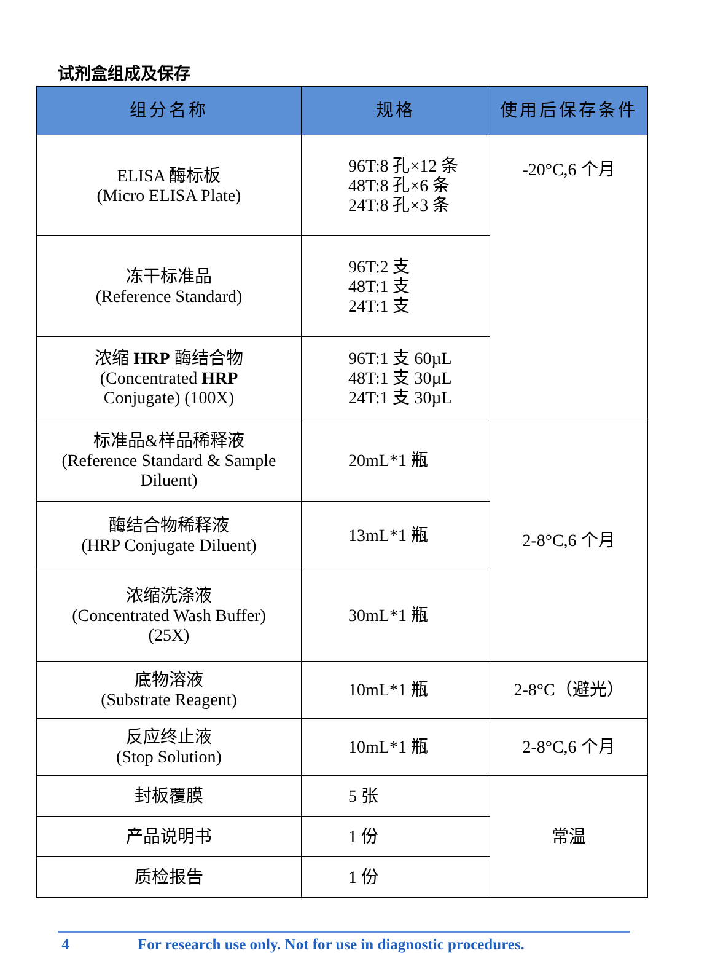试剂盒组成及保存
| 组分名称 | 规格 | 使用后保存条件 |
| --- | --- | --- |
| ELISA 酶标板 (Micro ELISA Plate) | 96T:8 孔×12 条 48T:8 孔×6 条 24T:8 孔×3 条 | -20°C,6 个月 |
| 冻干标准品 (Reference Standard) | 96T:2 支 48T:1 支 24T:1 支 | |
| 浓缩 HRP 酶结合物 (Concentrated HRP Conjugate) (100X) | 96T:1 支 60µL 48T:1 支 30µL 24T:1 支 30µL | |
| 标准品&样品稀释液 (Reference Standard & Sample Diluent) | 20mL*1 瓶 | 2-8°C,6 个月 |
| 酶结合物稀释液 (HRP Conjugate Diluent) | 13mL*1 瓶 | |
| 浓缩洗涤液 (Concentrated Wash Buffer) (25X) | 30mL*1 瓶 | |
| 底物溶液 (Substrate Reagent) | 10mL*1 瓶 | 2-8°C（避光） |
| 反应终止液 (Stop Solution) | 10mL*1 瓶 | 2-8°C,6 个月 |
| 封板覆膜 | 5 张 | 常温 |
| 产品说明书 | 1 份 | |
| 质检报告 | 1 份 | |
4 For research use only. Not for use in diagnostic procedures.